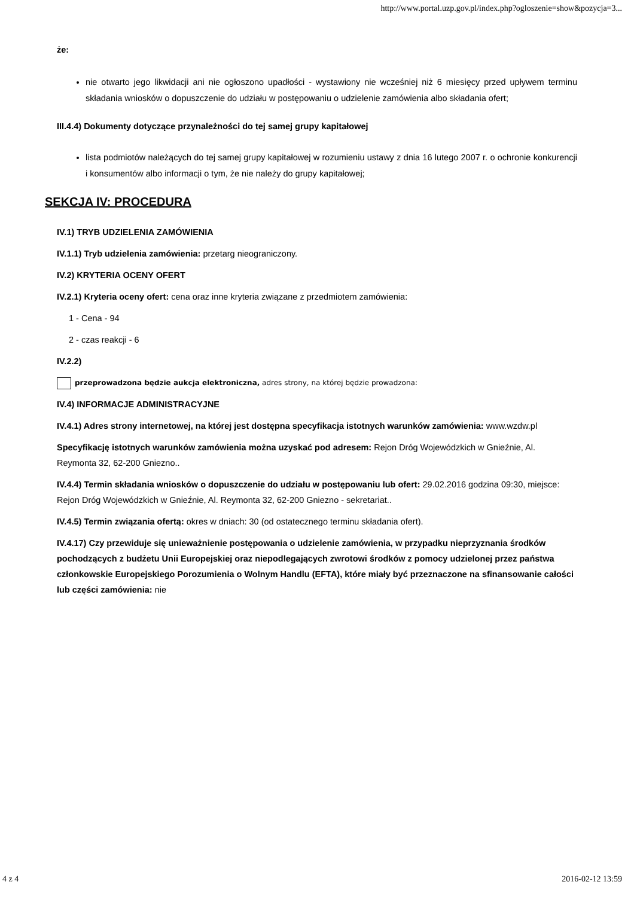http://www.portal.uzp.gov.pl/index.php?ogloszenie=show&pozycja=3...
że:
nie otwarto jego likwidacji ani nie ogłoszono upadłości - wystawiony nie wcześniej niż 6 miesięcy przed upływem terminu składania wniosków o dopuszczenie do udziału w postępowaniu o udzielenie zamówienia albo składania ofert;
III.4.4) Dokumenty dotyczące przynależności do tej samej grupy kapitałowej
lista podmiotów należących do tej samej grupy kapitałowej w rozumieniu ustawy z dnia 16 lutego 2007 r. o ochronie konkurencji i konsumentów albo informacji o tym, że nie należy do grupy kapitałowej;
SEKCJA IV: PROCEDURA
IV.1) TRYB UDZIELENIA ZAMÓWIENIA
IV.1.1) Tryb udzielenia zamówienia: przetarg nieograniczony.
IV.2) KRYTERIA OCENY OFERT
IV.2.1) Kryteria oceny ofert: cena oraz inne kryteria związane z przedmiotem zamówienia:
1 - Cena - 94
2 - czas reakcji - 6
IV.2.2)
przeprowadzona będzie aukcja elektroniczna, adres strony, na której będzie prowadzona:
IV.4) INFORMACJE ADMINISTRACYJNE
IV.4.1) Adres strony internetowej, na której jest dostępna specyfikacja istotnych warunków zamówienia: www.wzdw.pl
Specyfikację istotnych warunków zamówienia można uzyskać pod adresem: Rejon Dróg Wojewódzkich w Gnieźnie, Al. Reymonta 32, 62-200 Gniezno..
IV.4.4) Termin składania wniosków o dopuszczenie do udziału w postępowaniu lub ofert: 29.02.2016 godzina 09:30, miejsce: Rejon Dróg Wojewódzkich w Gnieźnie, Al. Reymonta 32, 62-200 Gniezno - sekretariat..
IV.4.5) Termin związania ofertą: okres w dniach: 30 (od ostatecznego terminu składania ofert).
IV.4.17) Czy przewiduje się unieważnienie postępowania o udzielenie zamówienia, w przypadku nieprzyznania środków pochodzących z budżetu Unii Europejskiej oraz niepodlegających zwrotowi środków z pomocy udzielonej przez państwa członkowskie Europejskiego Porozumienia o Wolnym Handlu (EFTA), które miały być przeznaczone na sfinansowanie całości lub części zamówienia: nie
4 z 4 2016-02-12 13:59